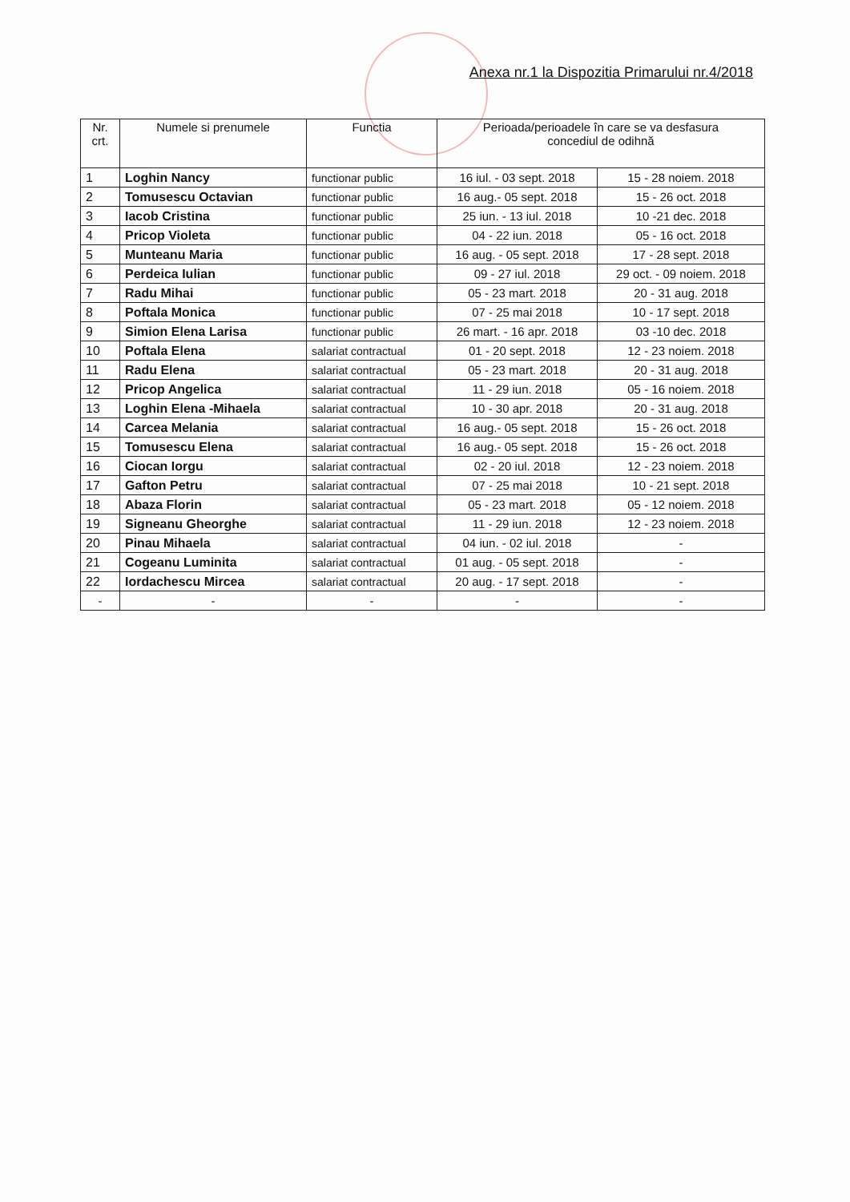Anexa nr.1 la Dispozitia Primarului nr.4/2018
| Nr. crt. | Numele si prenumele | Functia | Perioada/perioadele în care se va desfasura concediul de odihnă | |
| --- | --- | --- | --- | --- |
| 1 | Loghin Nancy | functionar public | 16 iul. - 03 sept. 2018 | 15 - 28 noiem. 2018 |
| 2 | Tomusescu Octavian | functionar public | 16 aug.- 05 sept. 2018 | 15 - 26 oct. 2018 |
| 3 | Iacob Cristina | functionar public | 25 iun. - 13 iul. 2018 | 10 -21 dec. 2018 |
| 4 | Pricop Violeta | functionar public | 04 - 22 iun. 2018 | 05 - 16 oct. 2018 |
| 5 | Munteanu Maria | functionar public | 16 aug. - 05 sept. 2018 | 17 - 28 sept. 2018 |
| 6 | Perdeica Iulian | functionar public | 09 - 27 iul. 2018 | 29 oct. - 09 noiem. 2018 |
| 7 | Radu Mihai | functionar public | 05 - 23 mart. 2018 | 20 - 31 aug. 2018 |
| 8 | Poftala Monica | functionar public | 07 - 25 mai 2018 | 10 - 17 sept. 2018 |
| 9 | Simion Elena Larisa | functionar public | 26 mart. - 16 apr. 2018 | 03 -10 dec. 2018 |
| 10 | Poftala Elena | salariat contractual | 01 - 20 sept. 2018 | 12 - 23 noiem. 2018 |
| 11 | Radu Elena | salariat contractual | 05 - 23 mart. 2018 | 20 - 31 aug. 2018 |
| 12 | Pricop Angelica | salariat contractual | 11 - 29 iun. 2018 | 05 - 16 noiem. 2018 |
| 13 | Loghin Elena -Mihaela | salariat contractual | 10 - 30 apr. 2018 | 20 - 31 aug. 2018 |
| 14 | Carcea Melania | salariat contractual | 16 aug.- 05 sept. 2018 | 15 - 26 oct. 2018 |
| 15 | Tomusescu Elena | salariat contractual | 16 aug.- 05 sept. 2018 | 15 - 26 oct. 2018 |
| 16 | Ciocan Iorgu | salariat contractual | 02 - 20 iul. 2018 | 12 - 23 noiem. 2018 |
| 17 | Gafton Petru | salariat contractual | 07 - 25 mai 2018 | 10 - 21 sept. 2018 |
| 18 | Abaza Florin | salariat contractual | 05 - 23 mart. 2018 | 05 - 12 noiem. 2018 |
| 19 | Signeanu Gheorghe | salariat contractual | 11 - 29 iun. 2018 | 12 - 23 noiem. 2018 |
| 20 | Pinau Mihaela | salariat contractual | 04 iun. - 02 iul. 2018 | - |
| 21 | Cogeanu Luminita | salariat contractual | 01 aug. - 05 sept. 2018 | - |
| 22 | Iordachescu Mircea | salariat contractual | 20 aug. - 17 sept. 2018 | - |
| - | - | - | - | - |